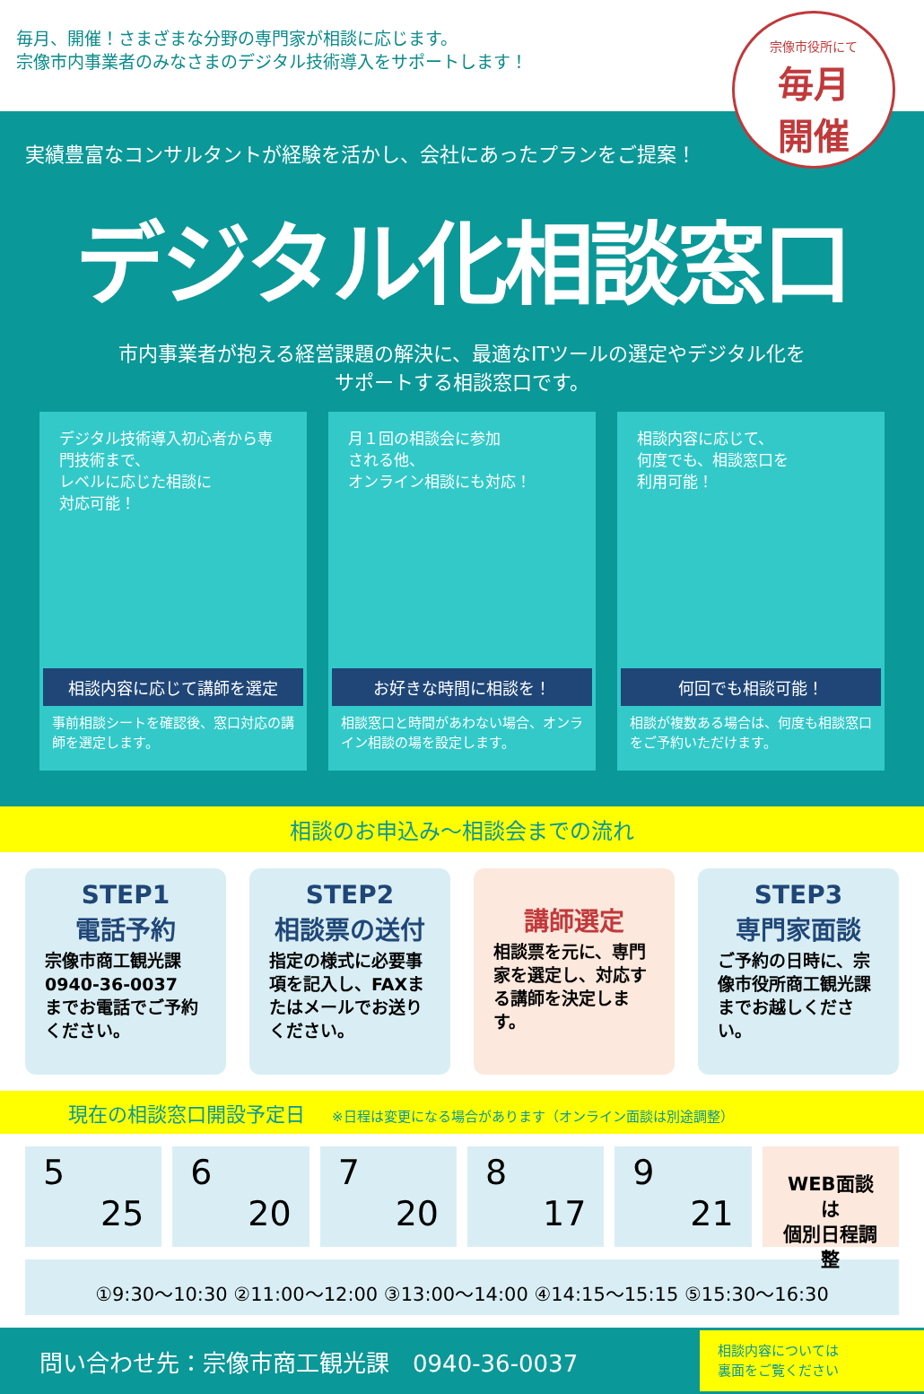毎月、開催！さまざまな分野の専門家が相談に応じます。
宗像市内事業者のみなさまのデジタル技術導入をサポートします！
宗像市役所にて
毎月
開催
実績豊富なコンサルタントが経験を活かし、会社にあったプランをご提案！
デジタル化相談窓口
市内事業者が抱える経営課題の解決に、最適なITツールの選定やデジタル化を
サポートする相談窓口です。
デジタル技術導入初心者から専門技術まで、
レベルに応じた相談に
対応可能！
相談内容に応じて講師を選定
事前相談シートを確認後、窓口対応の講師を選定します。
月１回の相談会に参加
される他、
オンライン相談にも対応！
お好きな時間に相談を！
相談窓口と時間があわない場合、オンライン相談の場を設定します。
相談内容に応じて、
何度でも、相談窓口を
利用可能！
何回でも相談可能！
相談が複数ある場合は、何度も相談窓口をご予約いただけます。
相談のお申込み～相談会までの流れ
STEP1
電話予約
宗像市商工観光課
0940-36-0037
までお電話でご予約ください。
STEP2
相談票の送付
指定の様式に必要事項を記入し、FAXまたはメールでお送りください。
講師選定
相談票を元に、専門家を選定し、対応する講師を決定します。
STEP3
専門家面談
ご予約の日時に、宗像市役所商工観光課までお越しください。
現在の相談窓口開設予定日 ※日程は変更になる場合があります（オンライン面談は別途調整）
5
25
6
20
7
20
8
17
9
21
WEB面談は
個別日程調整
①9:30～10:30 ②11:00～12:00 ③13:00～14:00 ④14:15～15:15 ⑤15:30～16:30
問い合わせ先：宗像市商工観光課　0940-36-0037
相談内容については
裏面をご覧ください